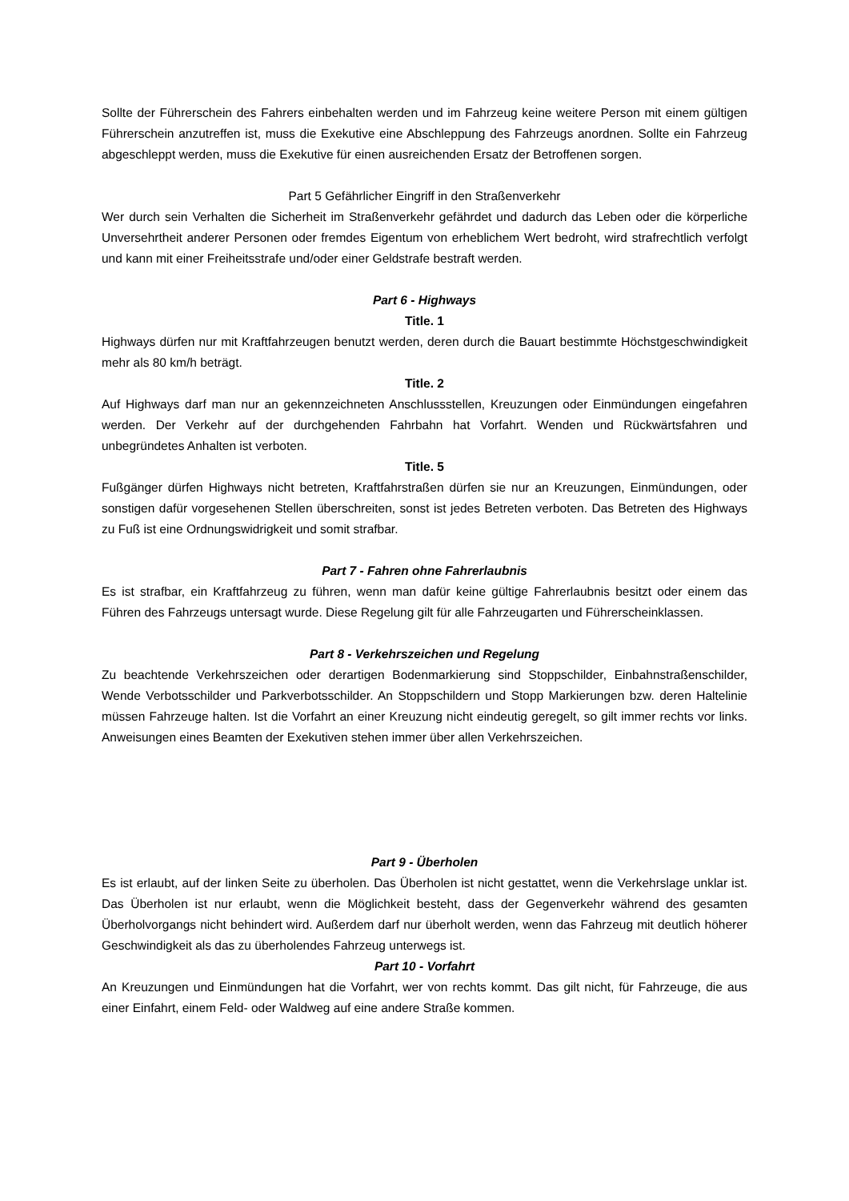Sollte der Führerschein des Fahrers einbehalten werden und im Fahrzeug keine weitere Person mit einem gültigen Führerschein anzutreffen ist, muss die Exekutive eine Abschleppung des Fahrzeugs anordnen. Sollte ein Fahrzeug abgeschleppt werden, muss die Exekutive für einen ausreichenden Ersatz der Betroffenen sorgen.
Part 5 Gefährlicher Eingriff in den Straßenverkehr
Wer durch sein Verhalten die Sicherheit im Straßenverkehr gefährdet und dadurch das Leben oder die körperliche Unversehrtheit anderer Personen oder fremdes Eigentum von erheblichem Wert bedroht, wird strafrechtlich verfolgt und kann mit einer Freiheitsstrafe und/oder einer Geldstrafe bestraft werden.
Part 6 - Highways
Title. 1
Highways dürfen nur mit Kraftfahrzeugen benutzt werden, deren durch die Bauart bestimmte Höchstgeschwindigkeit mehr als 80 km/h beträgt.
Title. 2
Auf Highways darf man nur an gekennzeichneten Anschlussstellen, Kreuzungen oder Einmündungen eingefahren werden. Der Verkehr auf der durchgehenden Fahrbahn hat Vorfahrt. Wenden und Rückwärtsfahren und unbegründetes Anhalten ist verboten.
Title. 5
Fußgänger dürfen Highways nicht betreten, Kraftfahrstraßen dürfen sie nur an Kreuzungen, Einmündungen, oder sonstigen dafür vorgesehenen Stellen überschreiten, sonst ist jedes Betreten verboten. Das Betreten des Highways zu Fuß ist eine Ordnungswidrigkeit und somit strafbar.
Part 7 - Fahren ohne Fahrerlaubnis
Es ist strafbar, ein Kraftfahrzeug zu führen, wenn man dafür keine gültige Fahrerlaubnis besitzt oder einem das Führen des Fahrzeugs untersagt wurde. Diese Regelung gilt für alle Fahrzeugarten und Führerscheinklassen.
Part 8 - Verkehrszeichen und Regelung
Zu beachtende Verkehrszeichen oder derartigen Bodenmarkierung sind Stoppschilder, Einbahnstraßenschilder, Wende Verbotsschilder und Parkverbotsschilder. An Stoppschildern und Stopp Markierungen bzw. deren Haltelinie müssen Fahrzeuge halten. Ist die Vorfahrt an einer Kreuzung nicht eindeutig geregelt, so gilt immer rechts vor links. Anweisungen eines Beamten der Exekutiven stehen immer über allen Verkehrszeichen.
Part 9 - Überholen
Es ist erlaubt, auf der linken Seite zu überholen. Das Überholen ist nicht gestattet, wenn die Verkehrslage unklar ist. Das Überholen ist nur erlaubt, wenn die Möglichkeit besteht, dass der Gegenverkehr während des gesamten Überholvorgangs nicht behindert wird. Außerdem darf nur überholt werden, wenn das Fahrzeug mit deutlich höherer Geschwindigkeit als das zu überholendes Fahrzeug unterwegs ist.
Part 10 - Vorfahrt
An Kreuzungen und Einmündungen hat die Vorfahrt, wer von rechts kommt. Das gilt nicht, für Fahrzeuge, die aus einer Einfahrt, einem Feld- oder Waldweg auf eine andere Straße kommen.